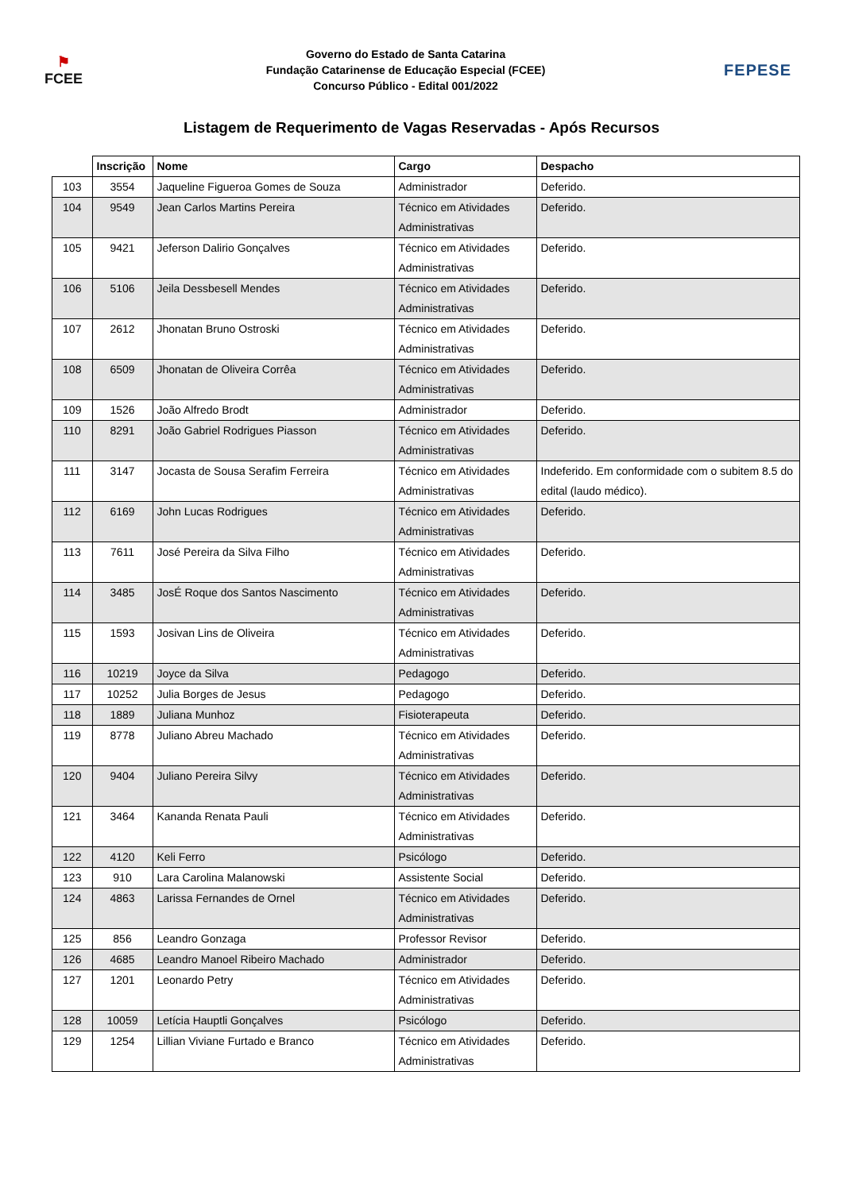⚑
FCEE
Governo do Estado de Santa Catarina
Fundação Catarinense de Educação Especial (FCEE)
Concurso Público - Edital 001/2022
FEPESE
Listagem de Requerimento de Vagas Reservadas - Após Recursos
| | Inscrição | Nome | Cargo | Despacho |
| --- | --- | --- | --- | --- |
| 103 | 3554 | Jaqueline Figueroa Gomes de Souza | Administrador | Deferido. |
| 104 | 9549 | Jean Carlos Martins Pereira | Técnico em Atividades Administrativas | Deferido. |
| 105 | 9421 | Jeferson Dalirio Gonçalves | Técnico em Atividades Administrativas | Deferido. |
| 106 | 5106 | Jeila Dessbesell Mendes | Técnico em Atividades Administrativas | Deferido. |
| 107 | 2612 | Jhonatan Bruno Ostroski | Técnico em Atividades Administrativas | Deferido. |
| 108 | 6509 | Jhonatan de Oliveira Corrêa | Técnico em Atividades Administrativas | Deferido. |
| 109 | 1526 | João Alfredo Brodt | Administrador | Deferido. |
| 110 | 8291 | João Gabriel Rodrigues Piasson | Técnico em Atividades Administrativas | Deferido. |
| 111 | 3147 | Jocasta de Sousa Serafim Ferreira | Técnico em Atividades Administrativas | Indeferido. Em conformidade com o subitem 8.5 do edital (laudo médico). |
| 112 | 6169 | John Lucas Rodrigues | Técnico em Atividades Administrativas | Deferido. |
| 113 | 7611 | José Pereira da Silva Filho | Técnico em Atividades Administrativas | Deferido. |
| 114 | 3485 | JosÉ Roque dos Santos Nascimento | Técnico em Atividades Administrativas | Deferido. |
| 115 | 1593 | Josivan Lins de Oliveira | Técnico em Atividades Administrativas | Deferido. |
| 116 | 10219 | Joyce da Silva | Pedagogo | Deferido. |
| 117 | 10252 | Julia Borges de Jesus | Pedagogo | Deferido. |
| 118 | 1889 | Juliana Munhoz | Fisioterapeuta | Deferido. |
| 119 | 8778 | Juliano Abreu Machado | Técnico em Atividades Administrativas | Deferido. |
| 120 | 9404 | Juliano Pereira Silvy | Técnico em Atividades Administrativas | Deferido. |
| 121 | 3464 | Kananda Renata Pauli | Técnico em Atividades Administrativas | Deferido. |
| 122 | 4120 | Keli Ferro | Psicólogo | Deferido. |
| 123 | 910 | Lara Carolina Malanowski | Assistente Social | Deferido. |
| 124 | 4863 | Larissa Fernandes de Ornel | Técnico em Atividades Administrativas | Deferido. |
| 125 | 856 | Leandro Gonzaga | Professor Revisor | Deferido. |
| 126 | 4685 | Leandro Manoel Ribeiro Machado | Administrador | Deferido. |
| 127 | 1201 | Leonardo Petry | Técnico em Atividades Administrativas | Deferido. |
| 128 | 10059 | Letícia Hauptli Gonçalves | Psicólogo | Deferido. |
| 129 | 1254 | Lillian Viviane Furtado e Branco | Técnico em Atividades Administrativas | Deferido. |